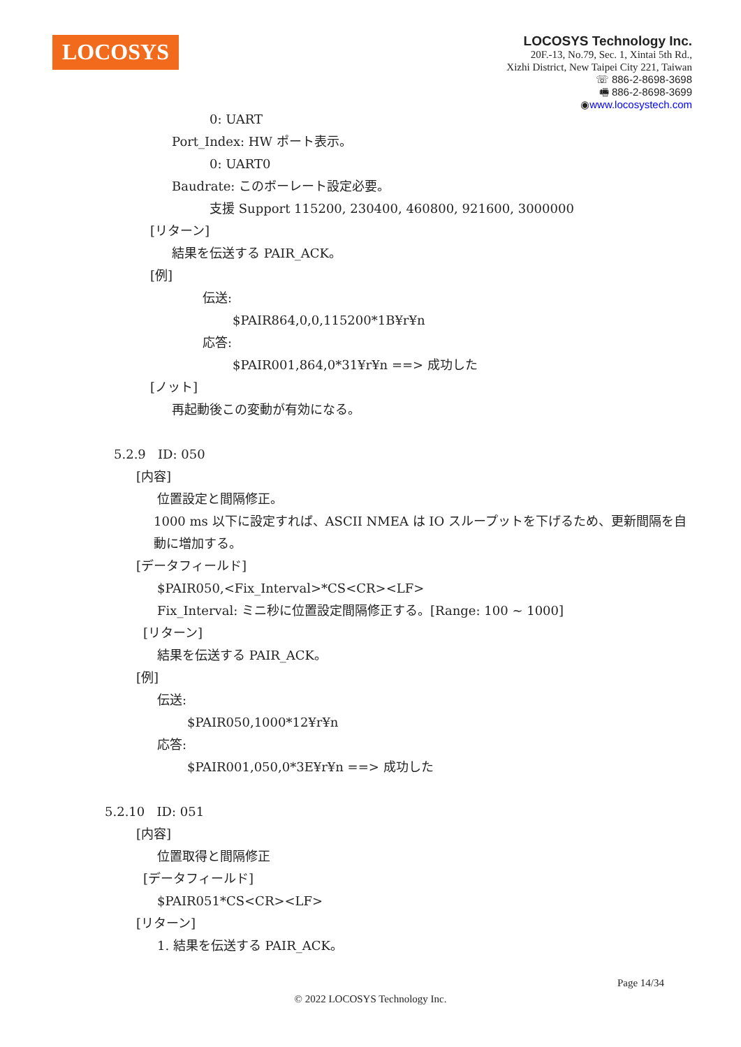LOCOSYS
LOCOSYS Technology Inc.
20F.-13, No.79, Sec. 1, Xintai 5th Rd.,
Xizhi District, New Taipei City 221, Taiwan
☏ 886-2-8698-3698
🖷 886-2-8698-3699
◉www.locosystech.com
0: UART
Port_Index: HW ポート表示。
0: UART0
Baudrate: このボーレート設定必要。
支援 Support 115200, 230400, 460800, 921600, 3000000
[リターン]
結果を伝送する PAIR_ACK。
[例]
伝送:
$PAIR864,0,0,115200*1B¥r¥n
応答:
$PAIR001,864,0*31¥r¥n ==> 成功した
[ノット]
再起動後この変動が有効になる。
5.2.9 ID: 050
[内容]
位置設定と間隔修正。
1000 ms 以下に設定すれば、ASCII NMEA は IO スループットを下げるため、更新間隔を自動に増加する。
[データフィールド]
$PAIR050,<Fix_Interval>*CS<CR><LF>
Fix_Interval: ミニ秒に位置設定間隔修正する。[Range: 100 ~ 1000]
[リターン]
結果を伝送する PAIR_ACK。
[例]
伝送:
$PAIR050,1000*12¥r¥n
応答:
$PAIR001,050,0*3E¥r¥n ==> 成功した
5.2.10 ID: 051
[内容]
位置取得と間隔修正
[データフィールド]
$PAIR051*CS<CR><LF>
[リターン]
1. 結果を伝送する PAIR_ACK。
Page 14/34
© 2022 LOCOSYS Technology Inc.